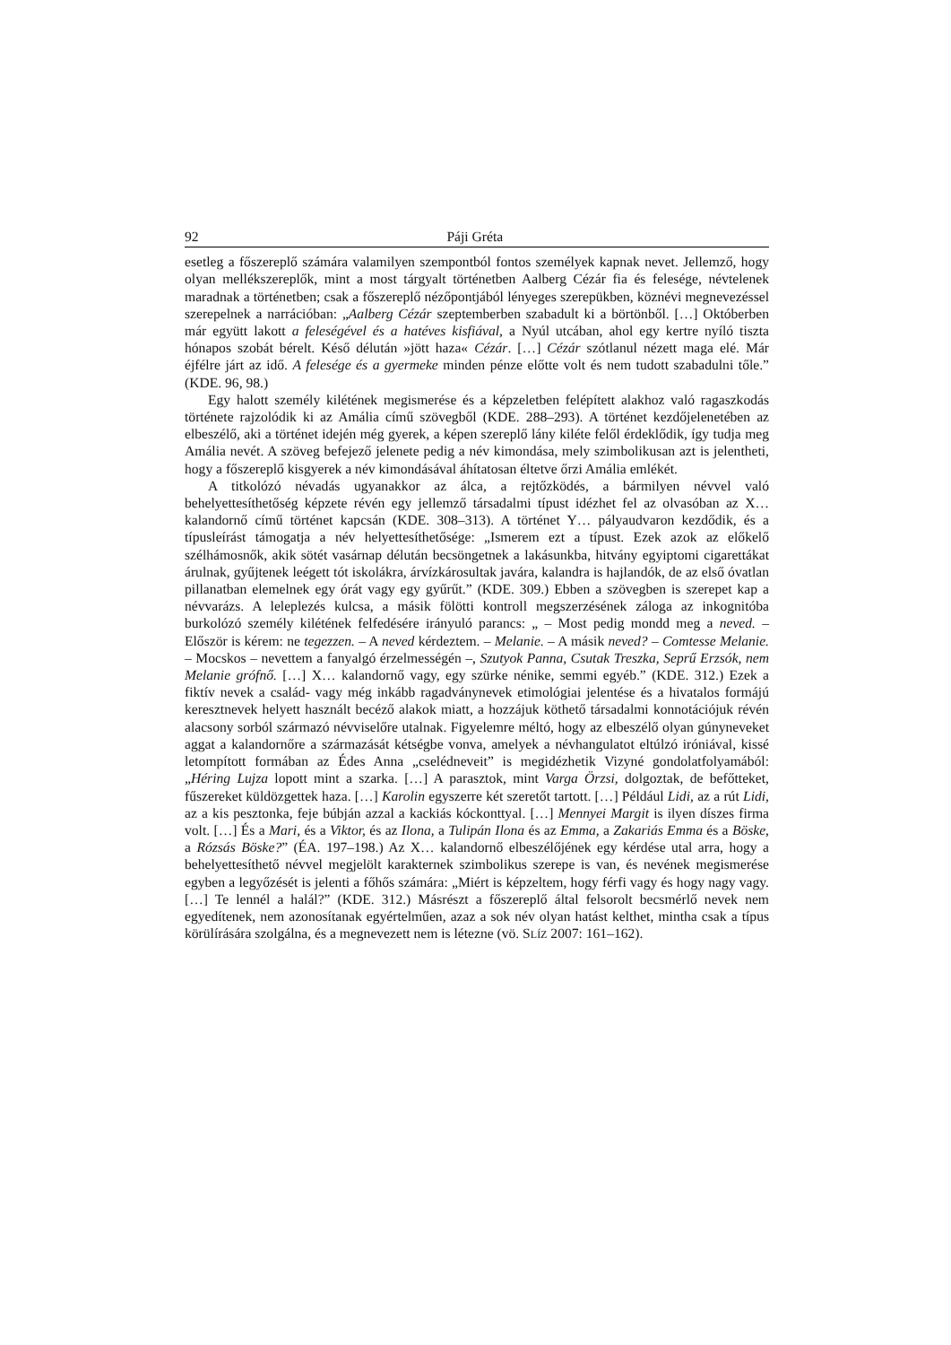92 Páji Gréta
esetleg a főszereplő számára valamilyen szempontból fontos személyek kapnak nevet. Jellemző, hogy olyan mellékszereplők, mint a most tárgyalt történetben Aalberg Cézár fia és felesége, névtelenek maradnak a történetben; csak a főszereplő nézőpontjából lényeges szerepükben, köznévi megnevezéssel szerepelnek a narrációban: „Aalberg Cézár szeptemberben szabadult ki a börtönből. […] Októberben már együtt lakott a feleségével és a hatéves kisfiával, a Nyúl utcában, ahol egy kertre nyíló tiszta hónapos szobát bérelt. Késő délután »jött haza« Cézár. […] Cézár szótlanul nézett maga elé. Már éjfélre járt az idő. A felesége és a gyermeke minden pénze előtte volt és nem tudott szabadulni tőle.” (KDE. 96, 98.)
Egy halott személy kilétének megismerése és a képzeletben felépített alakhoz való ragaszkodás története rajzolódik ki az Amália című szövegből (KDE. 288–293). A történet kezdőjelenetében az elbeszélő, aki a történet idején még gyerek, a képen szereplő lány kiléte felől érdeklődik, így tudja meg Amália nevét. A szöveg befejező jelenete pedig a név kimondása, mely szimbolikusan azt is jelentheti, hogy a főszereplő kisgyerek a név kimondásával áhítatosan éltetve őrzi Amália emlékét.
A titkolózó névadás ugyanakkor az álca, a rejtőzködés, a bármilyen névvel való behelyettesíthetőség képzete révén egy jellemző társadalmi típust idézhet fel az olvasóban az X… kalandornő című történet kapcsán (KDE. 308–313). A történet Y… pályaudvaron kezdődik, és a típusleírást támogatja a név helyettesíthetősége: „Ismerem ezt a típust. Ezek azok az előkelő szélhámosnők, akik sötét vasárnap délután becsöngetnek a lakásunkba, hitvány egyiptomi cigarettákat árulnak, gyűjtenek leégett tót iskolákra, árvízkárosultak javára, kalandra is hajlandók, de az első óvatlan pillanatban elemelnek egy órát vagy egy gyűrűt.” (KDE. 309.) Ebben a szövegben is szerepet kap a névvarázs. A leleplezés kulcsa, a másik fölötti kontroll megszerzésének záloga az inkognitóba burkolózó személy kilétének felfedésére irányuló parancs: „ – Most pedig mondd meg a neved. – Először is kérem: ne tegezzen. – A neved kérdeztem. – Melanie. – A másik neved? – Comtesse Melanie. – Mocskos – nevettem a fanyalgó érzelmességén –, Szutyok Panna, Csutak Treszka, Seprű Erzsók, nem Melanie grófnő. […] X… kalandornő vagy, egy szürke nénike, semmi egyéb.” (KDE. 312.) Ezek a fiktív nevek a család- vagy még inkább ragadványnevek etimológiai jelentése és a hivatalos formájú keresztnevek helyett használt becéző alakok miatt, a hozzájuk köthető társadalmi konnotációjuk révén alacsony sorból származó névviselőre utalnak. Figyelemre méltó, hogy az elbeszélő olyan gúnyneveket aggat a kalandornőre a származását kétségbe vonva, amelyek a névhangulatot eltúlzó iróniával, kissé letompított formában az Édes Anna „cselédneveit” is megidézhetik Vizyné gondolatfolyamából: „Héring Lujza lopott mint a szarka. […] A parasztok, mint Varga Örzsi, dolgoztak, de befőtteket, fűszereket küldözgettek haza. […] Karolin egyszerre két szeretőt tartott. […] Például Lidi, az a rút Lidi, az a kis pesztonka, feje búbján azzal a kackiás kóckonttyal. […] Mennyei Margit is ilyen díszes firma volt. […] És a Mari, és a Viktor, és az Ilona, a Tulipán Ilona és az Emma, a Zakariás Emma és a Böske, a Rózsás Böske?” (ÉA. 197–198.) Az X… kalandornő elbeszélőjének egy kérdése utal arra, hogy a behelyettesíthető névvel megjelölt karakternek szimbolikus szerepe is van, és nevének megismerése egyben a legyőzését is jelenti a főhős számára: „Miért is képzeltem, hogy férfi vagy és hogy nagy vagy. […] Te lennél a halál?” (KDE. 312.) Másrészt a főszereplő által felsorolt becsmérlő nevek nem egyedítenek, nem azonosítanak egyértelműen, azaz a sok név olyan hatást kelthet, mintha csak a típus körülírására szolgálna, és a megnevezett nem is létezne (vö. SLÍZ 2007: 161–162).